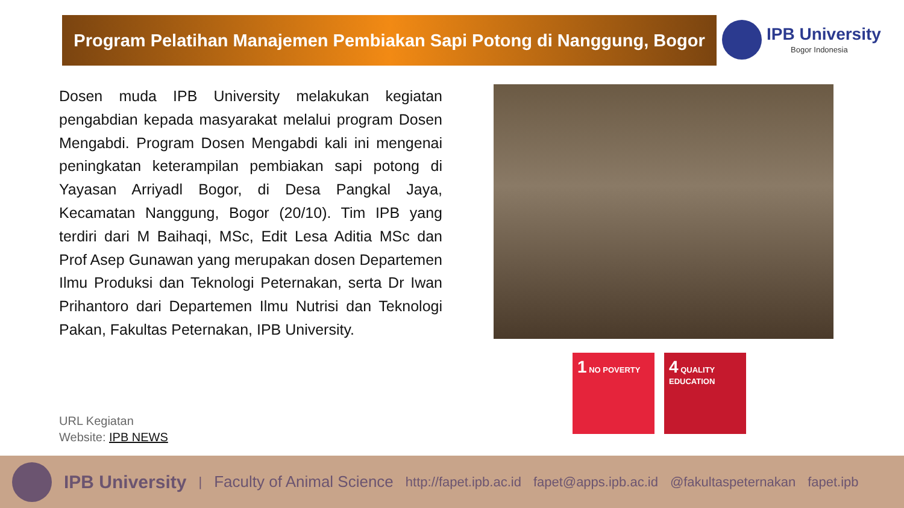Program Pelatihan Manajemen Pembiakan Sapi Potong di Nanggung, Bogor
IPB University
Bogor Indonesia
Dosen muda IPB University melakukan kegiatan pengabdian kepada masyarakat melalui program Dosen Mengabdi. Program Dosen Mengabdi kali ini mengenai peningkatan keterampilan pembiakan sapi potong di Yayasan Arriyadl Bogor, di Desa Pangkal Jaya, Kecamatan Nanggung, Bogor (20/10). Tim IPB yang terdiri dari M Baihaqi, MSc, Edit Lesa Aditia MSc dan Prof Asep Gunawan yang merupakan dosen Departemen Ilmu Produksi dan Teknologi Peternakan, serta Dr Iwan Prihantoro dari Departemen Ilmu Nutrisi dan Teknologi Pakan, Fakultas Peternakan, IPB University.
URL Kegiatan
Website: IPB NEWS
1 NO POVERTY
4 QUALITY EDUCATION
IPB University | Faculty of Animal Science http://fapet.ipb.ac.id fapet@apps.ipb.ac.id @fakultaspeternakan fapet.ipb